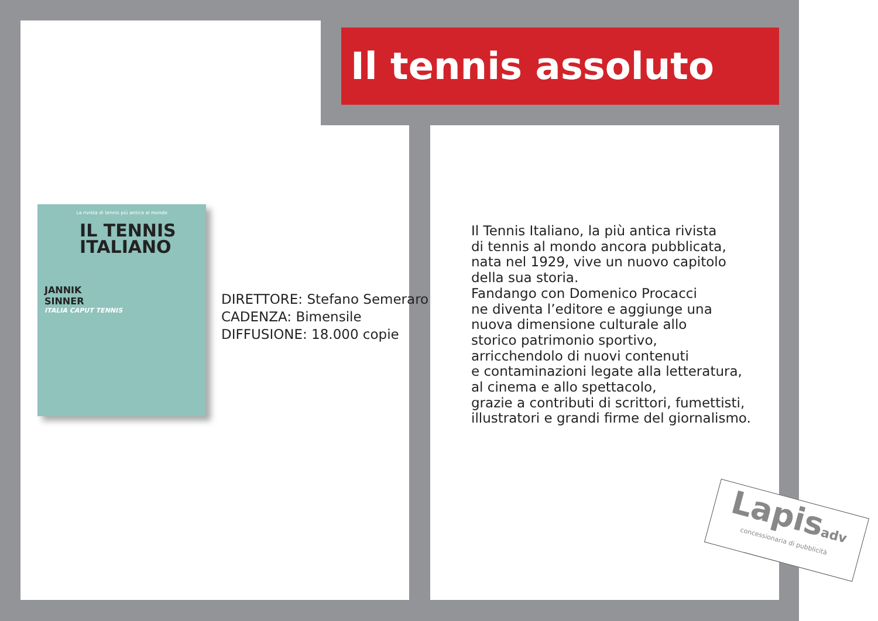Il tennis assoluto
La rivista di tennis più antica al mondo
IL TENNIS
ITALIANO
JANNIK
SINNER
ITALIA CAPUT TENNIS
DIRETTORE: Stefano Semeraro
CADENZA: Bimensile
DIFFUSIONE: 18.000 copie
Il Tennis Italiano, la più antica rivista
di tennis al mondo ancora pubblicata,
nata nel 1929, vive un nuovo capitolo
della sua storia.
Fandango con Domenico Procacci
ne diventa l’editore e aggiunge una
nuova dimensione culturale allo
storico patrimonio sportivo,
arricchendolo di nuovi contenuti
e contaminazioni legate alla letteratura,
al cinema e allo spettacolo,
grazie a contributi di scrittori, fumettisti,
illustratori e grandi firme del giornalismo.
Lapisadv
concessionaria di pubblicità